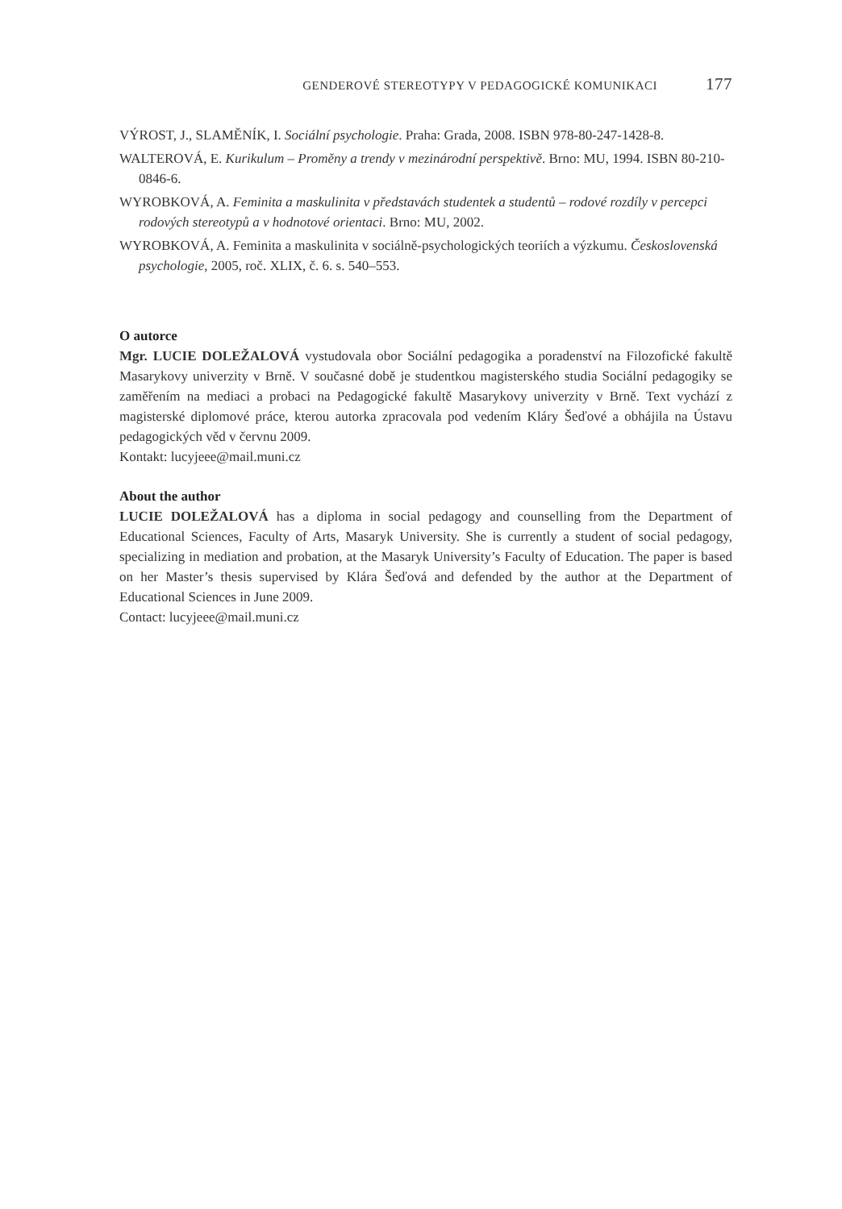GENDEROVÉ STEREOTYPY V PEDAGOGICKÉ KOMUNIKACI 177
VÝROST, J., SLAMĚNÍK, I. Sociální psychologie. Praha: Grada, 2008. ISBN 978-80-247-1428-8.
WALTEROVÁ, E. Kurikulum – Proměny a trendy v mezinárodní perspektivě. Brno: MU, 1994. ISBN 80-210-0846-6.
WYROBKOVÁ, A. Feminita a maskulinita v představách studentek a studentů – rodové rozdíly v percepci rodových stereotypů a v hodnotové orientaci. Brno: MU, 2002.
WYROBKOVÁ, A. Feminita a maskulinita v sociálně-psychologických teoriích a výzkumu. Československá psychologie, 2005, roč. XLIX, č. 6. s. 540–553.
O autorce
Mgr. LUCIE DOLEŽALOVÁ vystudovala obor Sociální pedagogika a poradenství na Filozofické fakultě Masarykovy univerzity v Brně. V současné době je studentkou magisterského studia Sociální pedagogiky se zaměřením na mediaci a probaci na Pedagogické fakultě Masarykovy univerzity v Brně. Text vychází z magisterské diplomové práce, kterou autorka zpracovala pod vedením Kláry Šeďové a obhájila na Ústavu pedagogických věd v červnu 2009.
Kontakt: lucyjeee@mail.muni.cz
About the author
LUCIE DOLEŽALOVÁ has a diploma in social pedagogy and counselling from the Department of Educational Sciences, Faculty of Arts, Masaryk University. She is currently a student of social pedagogy, specializing in mediation and probation, at the Masaryk University’s Faculty of Education. The paper is based on her Master’s thesis supervised by Klára Šeďová and defended by the author at the Department of Educational Sciences in June 2009.
Contact: lucyjeee@mail.muni.cz